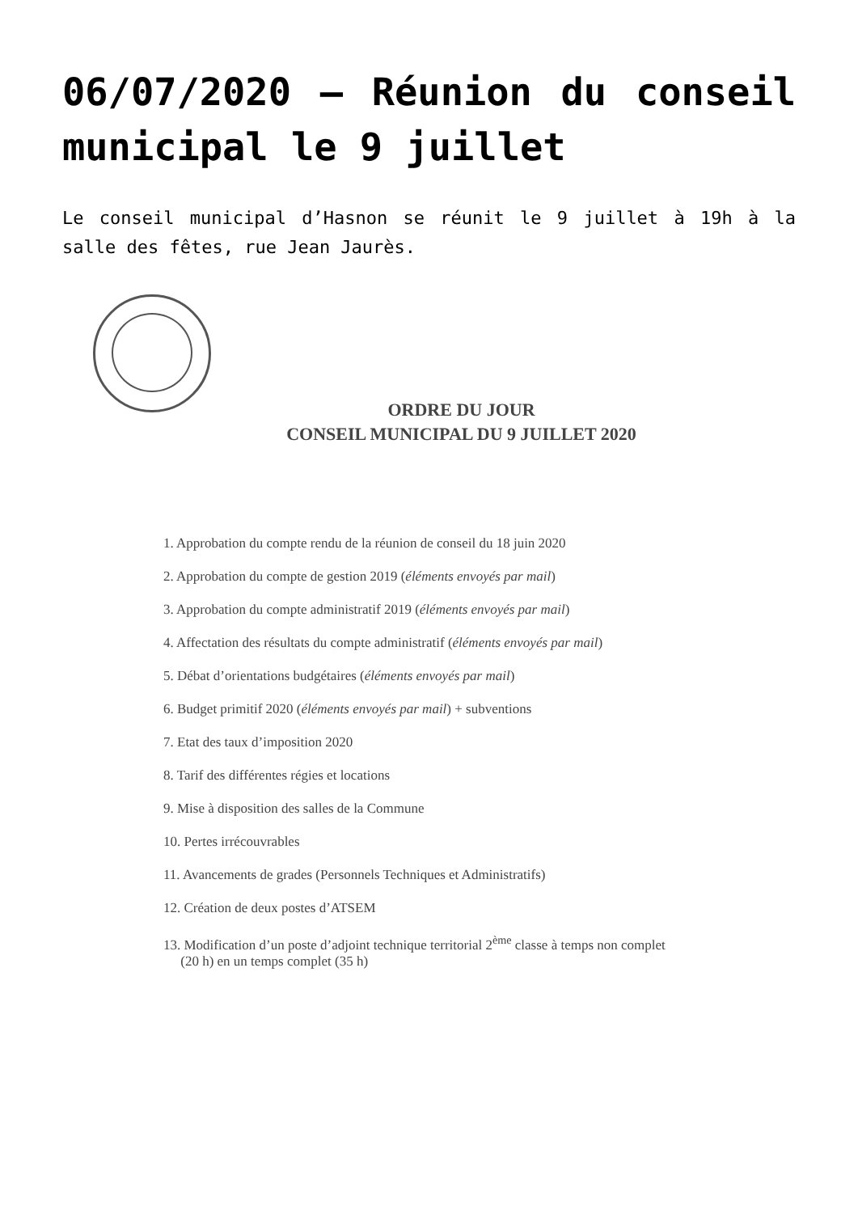06/07/2020 – Réunion du conseil municipal le 9 juillet
Le conseil municipal d’Hasnon se réunit le 9 juillet à 19h à la salle des fêtes, rue Jean Jaurès.
ORDRE DU JOUR
CONSEIL MUNICIPAL DU 9 JUILLET 2020
1. Approbation du compte rendu de la réunion de conseil du 18 juin 2020
2. Approbation du compte de gestion 2019 (éléments envoyés par mail)
3. Approbation du compte administratif 2019 (éléments envoyés par mail)
4. Affectation des résultats du compte administratif (éléments envoyés par mail)
5. Débat d’orientations budgétaires (éléments envoyés par mail)
6. Budget primitif 2020 (éléments envoyés par mail) + subventions
7. Etat des taux d’imposition 2020
8. Tarif des différentes régies et locations
9. Mise à disposition des salles de la Commune
10. Pertes irrécouvrables
11. Avancements de grades (Personnels Techniques et Administratifs)
12. Création de deux postes d’ATSEM
13. Modification d’un poste d’adjoint technique territorial 2<sup>ème</sup> classe à temps non complet
(20 h) en un temps complet (35 h)